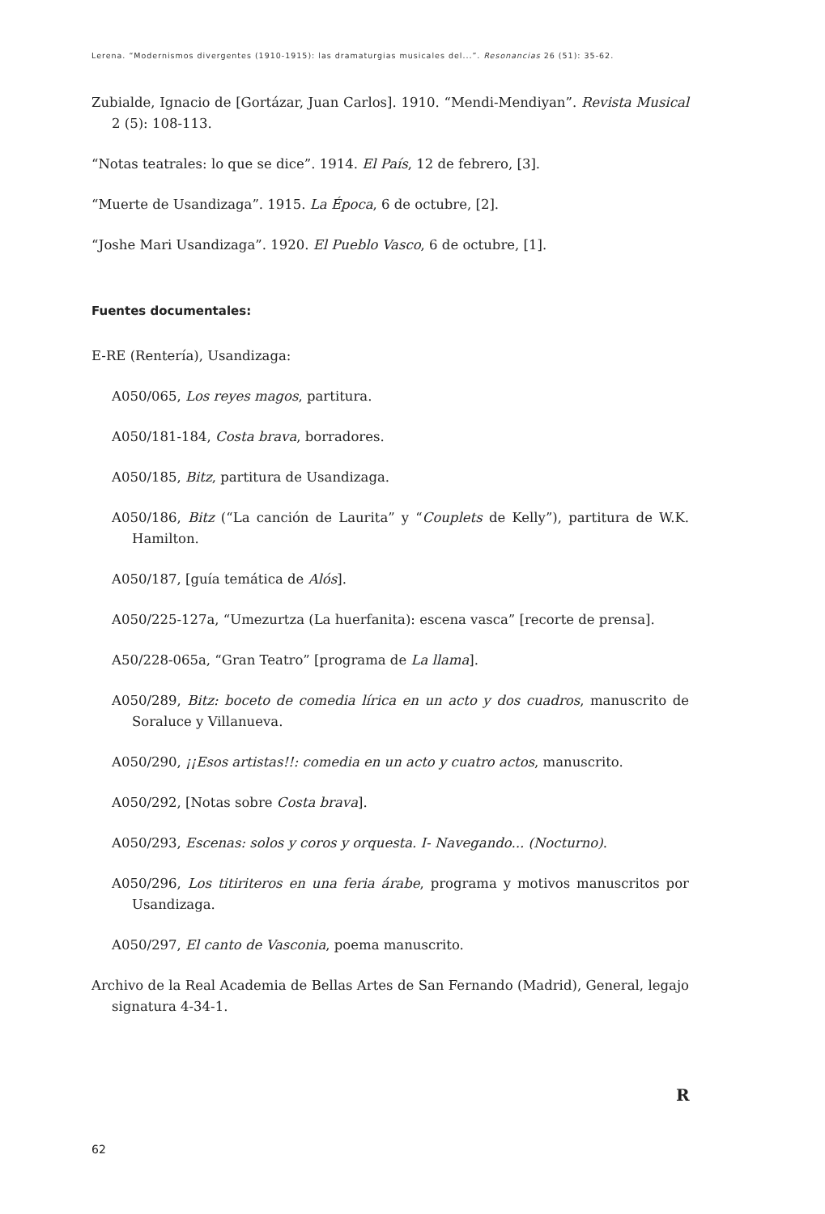Lerena. “Modernismos divergentes (1910-1915): las dramaturgias musicales del...”. Resonancias 26 (51): 35-62.
Zubialde, Ignacio de [Gortázar, Juan Carlos]. 1910. “Mendi-Mendiyan”. Revista Musical 2 (5): 108-113.
“Notas teatrales: lo que se dice”. 1914. El País, 12 de febrero, [3].
“Muerte de Usandizaga”. 1915. La Época, 6 de octubre, [2].
“Joshe Mari Usandizaga”. 1920. El Pueblo Vasco, 6 de octubre, [1].
Fuentes documentales:
E-RE (Rentería), Usandizaga:
A050/065, Los reyes magos, partitura.
A050/181-184, Costa brava, borradores.
A050/185, Bitz, partitura de Usandizaga.
A050/186, Bitz (“La canción de Laurita” y “Couplets de Kelly”), partitura de W.K. Hamilton.
A050/187, [guía temática de Alós].
A050/225-127a, “Umezurtza (La huerfanita): escena vasca” [recorte de prensa].
A50/228-065a, “Gran Teatro” [programa de La llama].
A050/289, Bitz: boceto de comedia lírica en un acto y dos cuadros, manuscrito de Soraluce y Villanueva.
A050/290, ¡¡Esos artistas!!: comedia en un acto y cuatro actos, manuscrito.
A050/292, [Notas sobre Costa brava].
A050/293, Escenas: solos y coros y orquesta. I- Navegando... (Nocturno).
A050/296, Los titiriteros en una feria árabe, programa y motivos manuscritos por Usandizaga.
A050/297, El canto de Vasconia, poema manuscrito.
Archivo de la Real Academia de Bellas Artes de San Fernando (Madrid), General, legajo signatura 4-34-1.
R
62